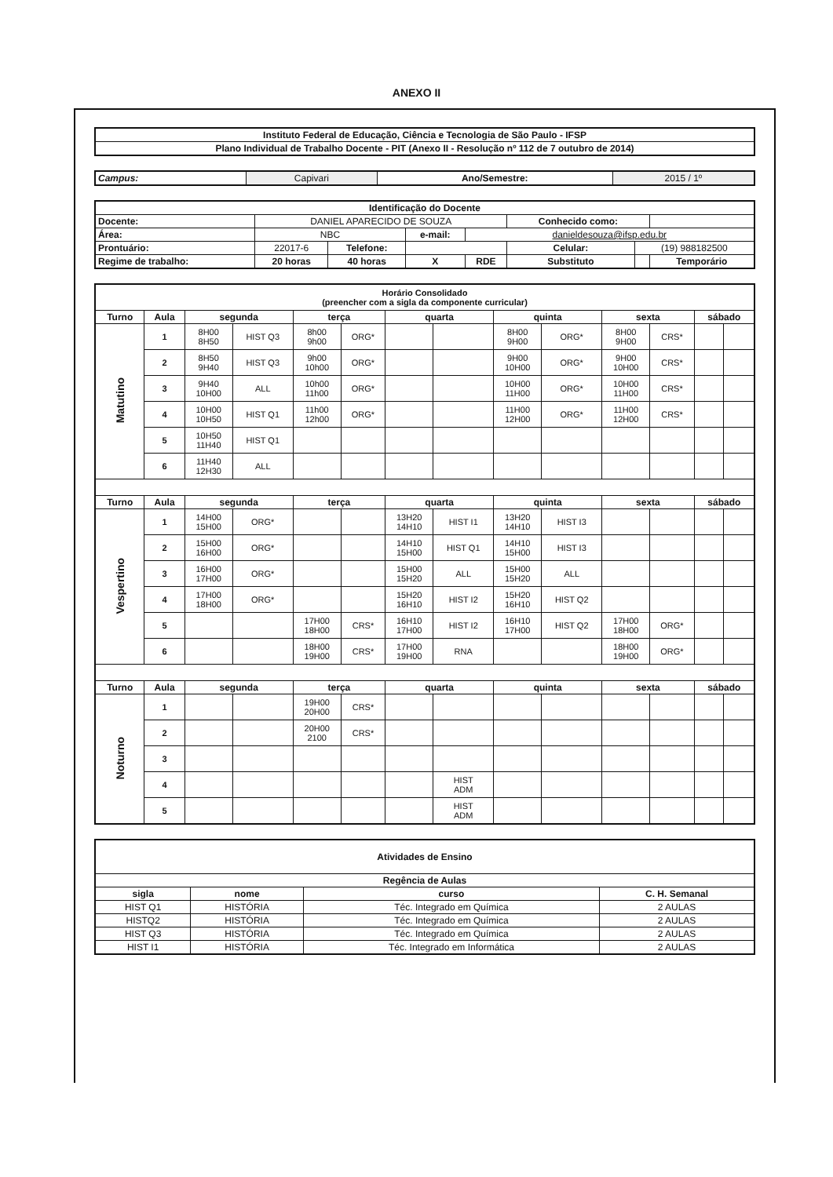ANEXO II
| Instituto Federal de Educação, Ciência e Tecnologia de São Paulo - IFSP |
| Plano Individual de Trabalho Docente - PIT (Anexo II - Resolução nº 112 de 7 outubro de 2014) |
| Campus: | Capivari | Ano/Semestre: | 2015 / 1º |
| Identificação do Docente | | | | | | | |
| Docente: | DANIEL APARECIDO DE SOUZA | | | | Conhecido como: | | |
| Área: | NBC | | e-mail: | danieldesouza@ifsp.edu.br | | | |
| Prontuário: | 22017-6 | Telefone: | | | Celular: | (19) 988182500 | |
| Regime de trabalho: | 20 horas | 40 horas | X | RDE | Substituto | | Temporário |
| Horário Consolidado (preencher com a sigla da componente curricular) | | | | | | | | | | | | | |
| Turno | Aula | segunda | | terça | | quarta | | quinta | | sexta | | sábado | |
| Matutino | 1 | 8H00 8H50 | HIST Q3 | 8h00 9h00 | ORG* | | | 8H00 9H00 | ORG* | 8H00 9H00 | CRS* | | |
| | 2 | 8H50 9H40 | HIST Q3 | 9h00 10h00 | ORG* | | | 9H00 10H00 | ORG* | 9H00 10H00 | CRS* | | |
| | 3 | 9H40 10H00 | ALL | 10h00 11h00 | ORG* | | | 10H00 11H00 | ORG* | 10H00 11H00 | CRS* | | |
| | 4 | 10H00 10H50 | HIST Q1 | 11h00 12h00 | ORG* | | | 11H00 12H00 | ORG* | 11H00 12H00 | CRS* | | |
| | 5 | 10H50 11H40 | HIST Q1 | | | | | | | | | | |
| | 6 | 11H40 12H30 | ALL | | | | | | | | | | |
| Turno | Aula | segunda | | terça | | quarta | | quinta | | sexta | | sábado | |
| Vespertino | 1 | 14H00 15H00 | ORG* | | | 13H20 14H10 | HIST I1 | 13H20 14H10 | HIST I3 | | | | |
| | 2 | 15H00 16H00 | ORG* | | | 14H10 15H00 | HIST Q1 | 14H10 15H00 | HIST I3 | | | | |
| | 3 | 16H00 17H00 | ORG* | | | 15H00 15H20 | ALL | 15H00 15H20 | ALL | | | | |
| | 4 | 17H00 18H00 | ORG* | | | 15H20 16H10 | HIST I2 | 15H20 16H10 | HIST Q2 | | | | |
| | 5 | | | 17H00 18H00 | CRS* | 16H10 17H00 | HIST I2 | 16H10 17H00 | HIST Q2 | 17H00 18H00 | ORG* | | |
| | 6 | | | 18H00 19H00 | CRS* | 17H00 19H00 | RNA | | | 18H00 19H00 | ORG* | | |
| Turno | Aula | segunda | | terça | | quarta | | quinta | | sexta | | sábado | |
| Noturno | 1 | | | 19H00 20H00 | CRS* | | | | | | | | |
| | 2 | | | 20H00 2100 | CRS* | | | | | | | | |
| | 3 | | | | | | | | | | | | |
| | 4 | | | | | | HIST ADM | | | | | | |
| | 5 | | | | | | HIST ADM | | | | | | |
| Atividades de Ensino | | | |
| Regência de Aulas | | | |
| sigla | nome | curso | C. H. Semanal |
| HIST Q1 | HISTÓRIA | Téc. Integrado em Química | 2 AULAS |
| HISTQ2 | HISTÓRIA | Téc. Integrado em Química | 2 AULAS |
| HIST Q3 | HISTÓRIA | Téc. Integrado em Química | 2 AULAS |
| HIST I1 | HISTÓRIA | Téc. Integrado em Informática | 2 AULAS |